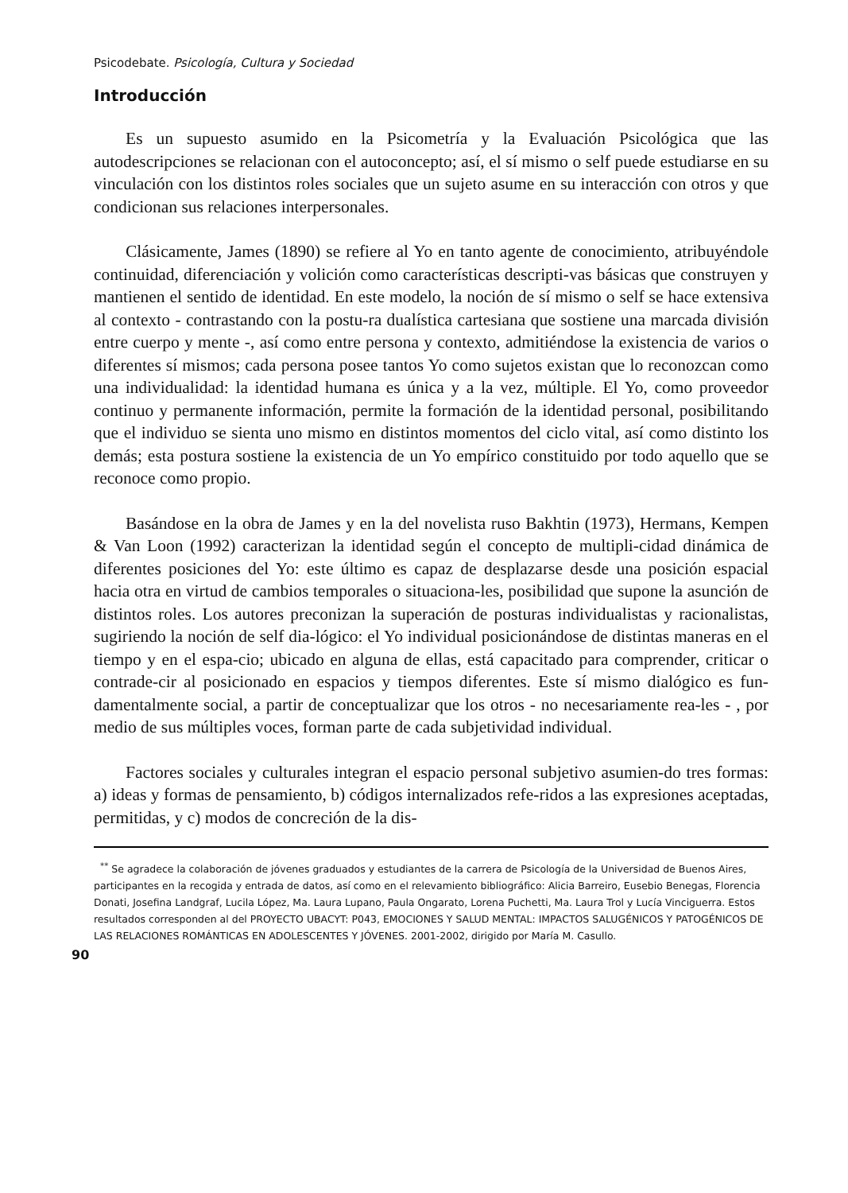Psicodebate. Psicología, Cultura y Sociedad
Introducción
Es un supuesto asumido en la Psicometría y la Evaluación Psicológica que las autodescripciones se relacionan con el autoconcepto; así, el sí mismo o self puede estudiarse en su vinculación con los distintos roles sociales que un sujeto asume en su interacción con otros y que condicionan sus relaciones interpersonales.
Clásicamente, James (1890) se refiere al Yo en tanto agente de conocimiento, atribuyéndole continuidad, diferenciación y volición como características descripti-vas básicas que construyen y mantienen el sentido de identidad. En este modelo, la noción de sí mismo o self se hace extensiva al contexto - contrastando con la postu-ra dualística cartesiana que sostiene una marcada división entre cuerpo y mente -, así como entre persona y contexto, admitiéndose la existencia de varios o diferentes sí mismos; cada persona posee tantos Yo como sujetos existan que lo reconozcan como una individualidad: la identidad humana es única y a la vez, múltiple. El Yo, como proveedor continuo y permanente información, permite la formación de la identidad personal, posibilitando que el individuo se sienta uno mismo en distintos momentos del ciclo vital, así como distinto los demás; esta postura sostiene la existencia de un Yo empírico constituido por todo aquello que se reconoce como propio.
Basándose en la obra de James y en la del novelista ruso Bakhtin (1973), Hermans, Kempen & Van Loon (1992) caracterizan la identidad según el concepto de multipli-cidad dinámica de diferentes posiciones del Yo: este último es capaz de desplazarse desde una posición espacial hacia otra en virtud de cambios temporales o situaciona-les, posibilidad que supone la asunción de distintos roles. Los autores preconizan la superación de posturas individualistas y racionalistas, sugiriendo la noción de self dia-lógico: el Yo individual posicionándose de distintas maneras en el tiempo y en el espa-cio; ubicado en alguna de ellas, está capacitado para comprender, criticar o contrade-cir al posicionado en espacios y tiempos diferentes. Este sí mismo dialógico es fun-damentalmente social, a partir de conceptualizar que los otros - no necesariamente rea-les - , por medio de sus múltiples voces, forman parte de cada subjetividad individual.
Factores sociales y culturales integran el espacio personal subjetivo asumien-do tres formas: a) ideas y formas de pensamiento, b) códigos internalizados refe-ridos a las expresiones aceptadas, permitidas, y c) modos de concreción de la dis-
<sup>**</sup> Se agradece la colaboración de jóvenes graduados y estudiantes de la carrera de Psicología de la Universidad de Buenos Aires, participantes en la recogida y entrada de datos, así como en el relevamiento bibliográfico: Alicia Barreiro, Eusebio Benegas, Florencia Donati, Josefina Landgraf, Lucila López, Ma. Laura Lupano, Paula Ongarato, Lorena Puchetti, Ma. Laura Trol y Lucía Vinciguerra. Estos resultados corresponden al del PROYECTO UBACYT: P043, EMOCIONES Y SALUD MENTAL: IMPACTOS SALUGÉNICOS Y PATOGÉNICOS DE LAS RELACIONES ROMÁNTICAS EN ADOLESCENTES Y JÓVENES. 2001-2002, dirigido por María M. Casullo.
90